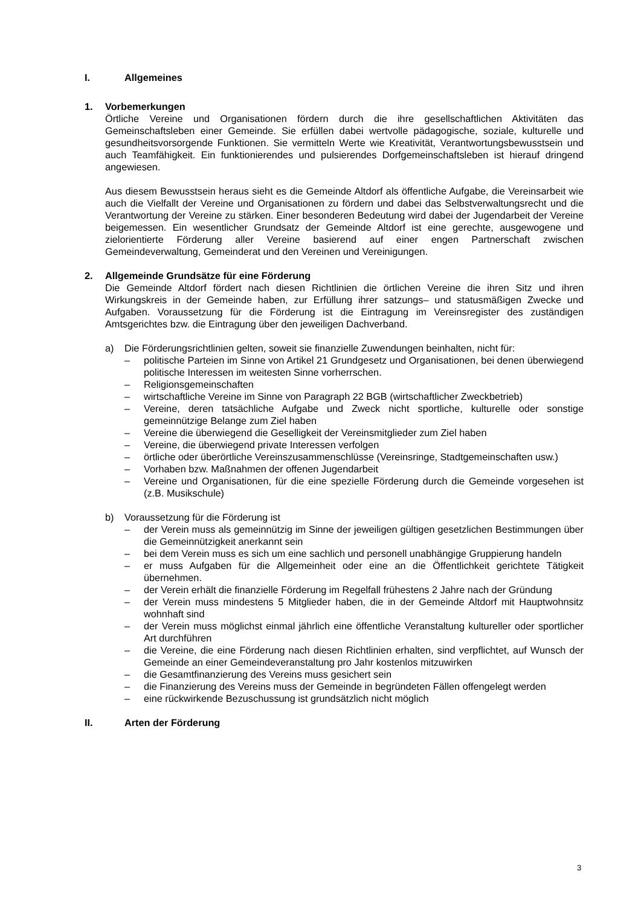I. Allgemeines
1. Vorbemerkungen
Örtliche Vereine und Organisationen fördern durch die ihre gesellschaftlichen Aktivitäten das Gemeinschaftsleben einer Gemeinde. Sie erfüllen dabei wertvolle pädagogische, soziale, kulturelle und gesundheitsvorsorgende Funktionen. Sie vermitteln Werte wie Kreativität, Verantwortungsbewusstsein und auch Teamfähigkeit. Ein funktionierendes und pulsierendes Dorfgemeinschaftsleben ist hierauf dringend angewiesen.
Aus diesem Bewusstsein heraus sieht es die Gemeinde Altdorf als öffentliche Aufgabe, die Vereinsarbeit wie auch die Vielfallt der Vereine und Organisationen zu fördern und dabei das Selbstverwaltungsrecht und die Verantwortung der Vereine zu stärken. Einer besonderen Bedeutung wird dabei der Jugendarbeit der Vereine beigemessen. Ein wesentlicher Grundsatz der Gemeinde Altdorf ist eine gerechte, ausgewogene und zielorientierte Förderung aller Vereine basierend auf einer engen Partnerschaft zwischen Gemeindeverwaltung, Gemeinderat und den Vereinen und Vereinigungen.
2. Allgemeinde Grundsätze für eine Förderung
Die Gemeinde Altdorf fördert nach diesen Richtlinien die örtlichen Vereine die ihren Sitz und ihren Wirkungskreis in der Gemeinde haben, zur Erfüllung ihrer satzungs– und statusmäßigen Zwecke und Aufgaben. Voraussetzung für die Förderung ist die Eintragung im Vereinsregister des zuständigen Amtsgerichtes bzw. die Eintragung über den jeweiligen Dachverband.
a) Die Förderungsrichtlinien gelten, soweit sie finanzielle Zuwendungen beinhalten, nicht für:
– politische Parteien im Sinne von Artikel 21 Grundgesetz und Organisationen, bei denen überwiegend politische Interessen im weitesten Sinne vorherrschen.
– Religionsgemeinschaften
– wirtschaftliche Vereine im Sinne von Paragraph 22 BGB (wirtschaftlicher Zweckbetrieb)
– Vereine, deren tatsächliche Aufgabe und Zweck nicht sportliche, kulturelle oder sonstige gemeinnützige Belange zum Ziel haben
– Vereine die überwiegend die Geselligkeit der Vereinsmitglieder zum Ziel haben
– Vereine, die überwiegend private Interessen verfolgen
– örtliche oder überörtliche Vereinszusammenschlüsse (Vereinsringe, Stadtgemeinschaften usw.)
– Vorhaben bzw. Maßnahmen der offenen Jugendarbeit
– Vereine und Organisationen, für die eine spezielle Förderung durch die Gemeinde vorgesehen ist (z.B. Musikschule)
b) Voraussetzung für die Förderung ist
– der Verein muss als gemeinnützig im Sinne der jeweiligen gültigen gesetzlichen Bestimmungen über die Gemeinnützigkeit anerkannt sein
– bei dem Verein muss es sich um eine sachlich und personell unabhängige Gruppierung handeln
– er muss Aufgaben für die Allgemeinheit oder eine an die Öffentlichkeit gerichtete Tätigkeit übernehmen.
– der Verein erhält die finanzielle Förderung im Regelfall frühestens 2 Jahre nach der Gründung
– der Verein muss mindestens 5 Mitglieder haben, die in der Gemeinde Altdorf mit Hauptwohnsitz wohnhaft sind
– der Verein muss möglichst einmal jährlich eine öffentliche Veranstaltung kultureller oder sportlicher Art durchführen
– die Vereine, die eine Förderung nach diesen Richtlinien erhalten, sind verpflichtet, auf Wunsch der Gemeinde an einer Gemeindeveranstaltung pro Jahr kostenlos mitzuwirken
– die Gesamtfinanzierung des Vereins muss gesichert sein
– die Finanzierung des Vereins muss der Gemeinde in begründeten Fällen offengelegt werden
– eine rückwirkende Bezuschussung ist grundsätzlich nicht möglich
II. Arten der Förderung
3